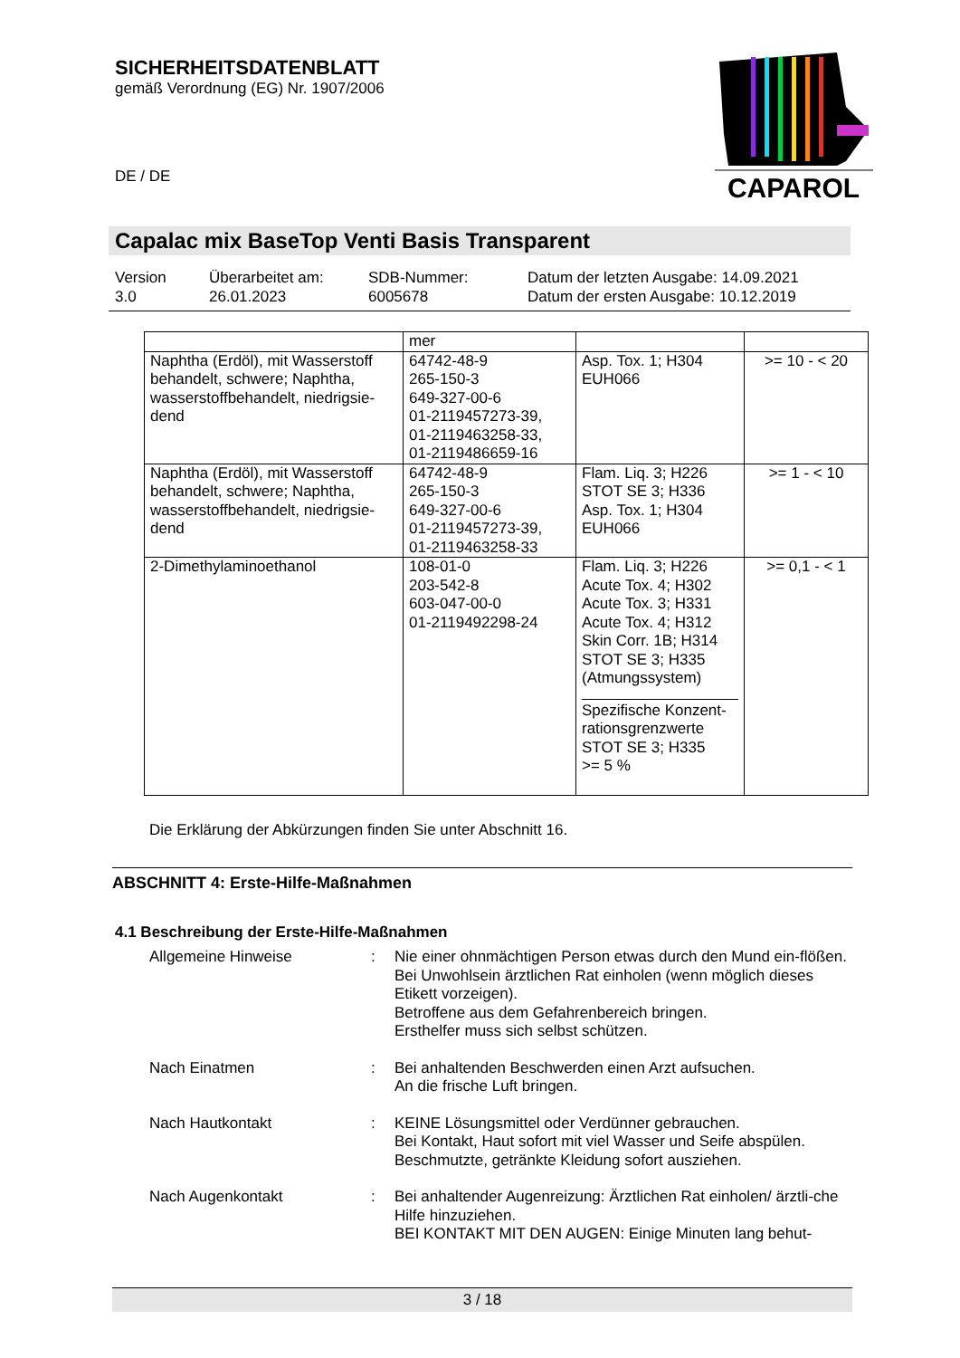SICHERHEITSDATENBLATT
gemäß Verordnung (EG) Nr. 1907/2006
CAPAROL
DE / DE
Capalac mix BaseTop Venti Basis Transparent
| Version 3.0 | Überarbeitet am: 26.01.2023 | SDB-Nummer: 6005678 | Datum der letzten Ausgabe: 14.09.2021 Datum der ersten Ausgabe: 10.12.2019 |
| | mer | | |
| Naphtha (Erdöl), mit Wasserstoff behandelt, schwere; Naphtha, wasserstoffbehandelt, niedrigsie-dend | 64742-48-9 265-150-3 649-327-00-6 01-2119457273-39, 01-2119463258-33, 01-2119486659-16 | Asp. Tox. 1; H304 EUH066 | >= 10 - < 20 |
| Naphtha (Erdöl), mit Wasserstoff behandelt, schwere; Naphtha, wasserstoffbehandelt, niedrigsie-dend | 64742-48-9 265-150-3 649-327-00-6 01-2119457273-39, 01-2119463258-33 | Flam. Liq. 3; H226 STOT SE 3; H336 Asp. Tox. 1; H304 EUH066 | >= 1 - < 10 |
| 2-Dimethylaminoethanol | 108-01-0 203-542-8 603-047-00-0 01-2119492298-24 | Flam. Liq. 3; H226 Acute Tox. 4; H302 Acute Tox. 3; H331 Acute Tox. 4; H312 Skin Corr. 1B; H314 STOT SE 3; H335 (Atmungssystem) Spezifische Konzent-rationsgrenzwerte STOT SE 3; H335 >= 5 % | >= 0,1 - < 1 |
Die Erklärung der Abkürzungen finden Sie unter Abschnitt 16.
ABSCHNITT 4: Erste-Hilfe-Maßnahmen
4.1 Beschreibung der Erste-Hilfe-Maßnahmen
| Allgemeine Hinweise | : | Nie einer ohnmächtigen Person etwas durch den Mund ein-flößen. Bei Unwohlsein ärztlichen Rat einholen (wenn möglich dieses Etikett vorzeigen). Betroffene aus dem Gefahrenbereich bringen. Ersthelfer muss sich selbst schützen. |
| Nach Einatmen | : | Bei anhaltenden Beschwerden einen Arzt aufsuchen. An die frische Luft bringen. |
| Nach Hautkontakt | : | KEINE Lösungsmittel oder Verdünner gebrauchen. Bei Kontakt, Haut sofort mit viel Wasser und Seife abspülen. Beschmutzte, getränkte Kleidung sofort ausziehen. |
| Nach Augenkontakt | : | Bei anhaltender Augenreizung: Ärztlichen Rat einholen/ ärztli-che Hilfe hinzuziehen. BEI KONTAKT MIT DEN AUGEN: Einige Minuten lang behut- |
3 / 18